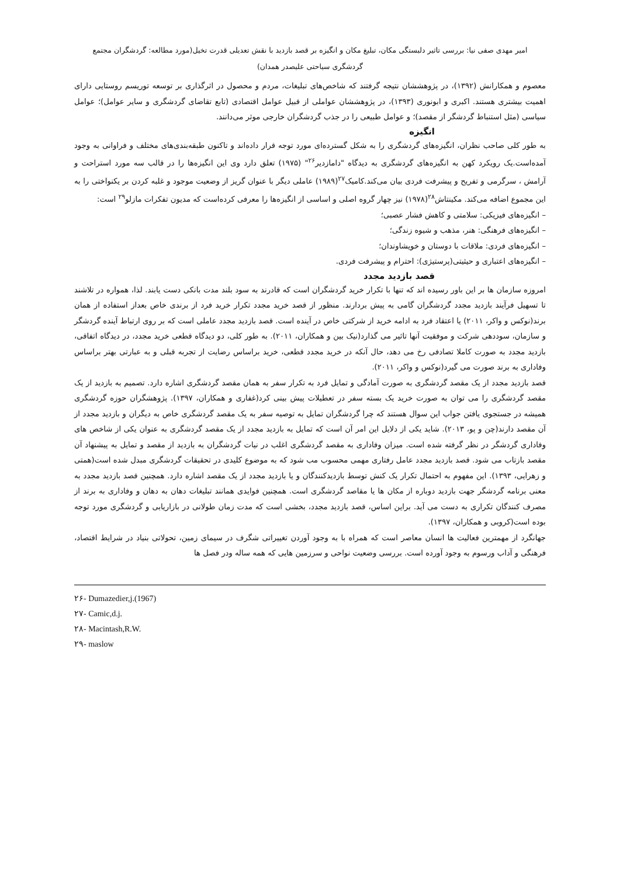امیر مهدی صفی نیا: بررسی تاثیر دلبستگی مکان، تبلیغ مکان و انگیزه بر قصد بازدید با نقش تعدیلی قدرت تخیل(مورد مطالعه: گردشگران مجتمع
گردشگری سیاحتی علیصدر همدان)
معصوم و همکارانش (۱۳۹۲)، در پژوهششان نتیجه گرفتند که شاخص‌های تبلیغات، مردم و محصول در اثرگذاری بر توسعه توریسم روستایی دارای اهمیت بیشتری هستند. اکبری و ابونوری (۱۳۹۳)، در پژوهششان عواملی از قبیل عوامل اقتصادی (تابع تقاضای گردشگری و سایر عوامل)؛ عوامل سیاسی (مثل استنباط گردشگر از مقصد)؛ و عوامل طبیعی را در جذب گردشگران خارجی موثر می‌دانند.
انگیزه
به طور کلی صاحب نظران، انگیزه‌های گردشگری را به شکل گسترده‌ای مورد توجه قرار داده‌اند و تاکنون طبقه‌بندی‌های مختلف و فراوانی به وجود آمده‌است.یک رویکرد کهن به انگیزه‌های گردشگری به دیدگاه "دامازدیر<sup>۲۶</sup>" (۱۹۷۵) تعلق دارد وی این انگیزه‌ها را در قالب سه مورد استراحت و آرامش ، سرگرمی و تفریح و پیشرفت فردی بیان می‌کند.کامیک<sup>۲۷</sup>(۱۹۸۹) عاملی دیگر با عنوان گریز از وضعیت موجود و غلبه کردن بر یکنواختی را به این مجموع اضافه می‌کند. مکینتاش<sup>۲۸</sup>(۱۹۷۸) نیز چهار گروه اصلی و اساسی از انگیزه‌ها را معرفی کرده‌است که مدیون تفکرات مازلو<sup>۲۹</sup> است:
– انگیزه‌های فیزیکی: سلامتی و کاهش فشار عصبی؛
– انگیزه‌های فرهنگی: هنر، مذهب و شیوه زندگی؛
– انگیزه‌های فردی: ملاقات با دوستان و خویشاوندان؛
– انگیزه‌های اعتباری و حیثیتی(پرستیژی): احترام و پیشرفت فردی.
قصد بازدید مجدد
امروزه سازمان ها بر این باور رسیده اند که تنها با تکرار خرید گردشگران است که قادرند به سود بلند مدت بانکی دست یابند. لذا، همواره در تلاشند تا تسهیل فرآیند بازدید مجدد گردشگران گامی به پیش بردارند. منظور از قصد خرید مجدد تکرار خرید فرد از برندی خاص بعداز استفاده از همان برند(نوکس و واکر، ۲۰۱۱) یا اعتقاد فرد به ادامه خرید از شرکتی خاص در آینده است. قصد بازدید مجدد عاملی است که بر روی ارتباط آینده گردشگر و سازمان، سوددهی شرکت و موفقیت آنها تاثیر می گذارد(نیک بین و همکاران، ۲۰۱۱). به طور کلی، دو دیدگاه قطعی خرید مجدد، در دیدگاه اتفاقی، بازدید مجدد به صورت کاملا تصادفی رخ می دهد، حال آنکه در خرید مجدد قطعی، خرید براساس رضایت از تجربه قبلی و به عبارتی بهتر براساس وفاداری به برند صورت می گیرد(نوکس و واکر، ۲۰۱۱).
قصد بازدید مجدد از یک مقصد گردشگری به صورت آمادگی و تمایل فرد به تکرار سفر به همان مقصد گردشگری اشاره دارد. تصمیم به بازدید از یک مقصد گردشگری را می توان به صورت خرید یک بسته سفر در تعطیلات پیش بینی کرد(غفاری و همکاران، ۱۳۹۷). پژوهشگران حوزه گردشگری همیشه در جستجوی یافتن جواب این سوال هستند که چرا گردشگران تمایل به توصیه سفر به یک مقصد گردشگری خاص به دیگران و بازدید مجدد از آن مقصد دارند(چن و پو، ۲۰۱۳). شاید یکی از دلایل این امر آن است که تمایل به بازدید مجدد از یک مقصد گردشگری به عنوان یکی از شاخص های وفاداری گردشگر در نظر گرفته شده است. میزان وفاداری به مقصد گردشگری اغلب در نیات گردشگران به بازدید از مقصد و تمایل به پیشنهاد آن مقصد بازتاب می شود. قصد بازدید مجدد عامل رفتاری مهمی محسوب مب شود که به موضوع کلیدی در تحقیقات گردشگری مبدل شده است(همتی و زهرایی، ۱۳۹۳). این مفهوم به احتمال تکرار یک کنش توسط بازدیدکنندگان و یا بازدید مجدد از یک مقصد اشاره دارد. همچنین قصد بازدید مجدد به معنی برنامه گردشگر جهت بازدید دوباره از مکان ها یا مقاصد گردشگری است. همچنین فوایدی همانند تبلیغات دهان به دهان و وفاداری به برند از مصرف کنندگان تکراری به دست می آید. براین اساس، قصد بازدید مجدد، بخشی است که مدت زمان طولانی در بازاریابی و گردشگری مورد توجه بوده است(کروبی و همکاران، ۱۳۹۷).
جهانگرد از مهمترین فعالیت ها انسان معاصر است که همراه با به وجود آوردن تغییراتی شگرف در سیمای زمین، تحولاتی بنیاد در شرایط اقتصاد، فرهنگی و آداب ورسوم به وجود آورده است. بررسی وضعیت نواحی و سرزمین هایی که همه ساله ودر فصل ها
۲۶- Dumazedier,j.(1967)
۲۷- Camic,d.j.
۲۸- Macintash,R.W.
۲۹- maslow